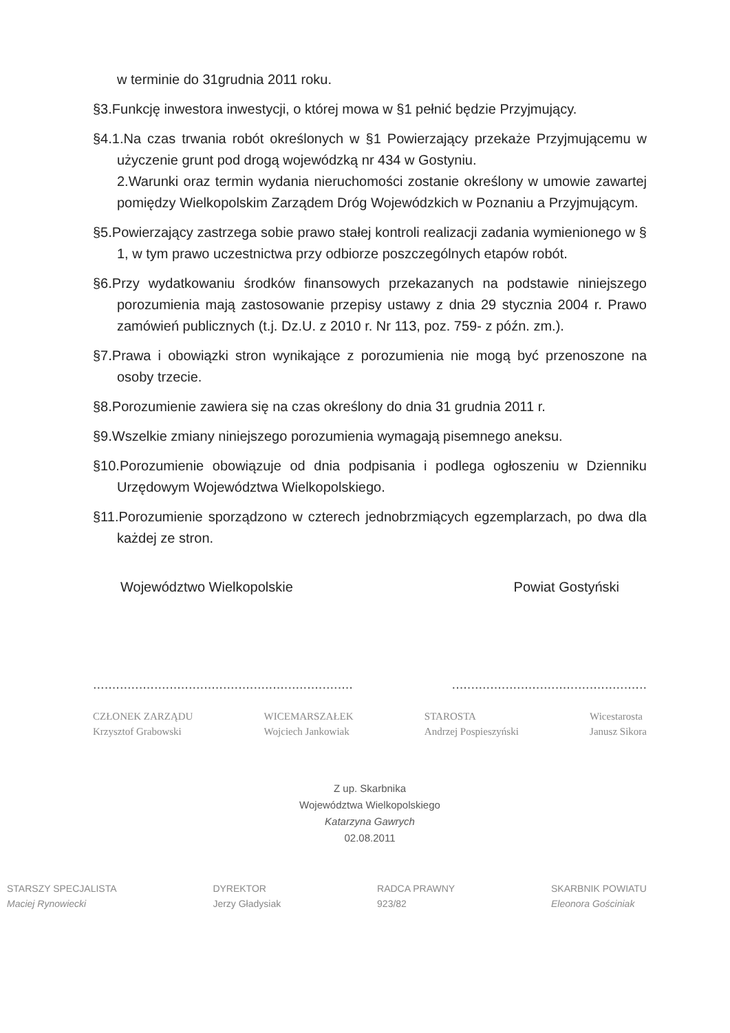w terminie do 31grudnia 2011 roku.
§3.Funkcję inwestora inwestycji, o której mowa w §1 pełnić będzie Przyjmujący.
§4.1.Na czas trwania robót określonych w §1 Powierzający przekaże Przyjmującemu w użyczenie grunt pod drogą wojewódzką nr 434 w Gostyniu.
2.Warunki oraz termin wydania nieruchomości zostanie określony w umowie zawartej pomiędzy Wielkopolskim Zarządem Dróg Wojewódzkich w Poznaniu a Przyjmującym.
§5.Powierzający zastrzega sobie prawo stałej kontroli realizacji zadania wymienionego w § 1, w tym prawo uczestnictwa przy odbiorze poszczególnych etapów robót.
§6.Przy wydatkowaniu środków finansowych przekazanych na podstawie niniejszego porozumienia mają zastosowanie przepisy ustawy z dnia 29 stycznia 2004 r. Prawo zamówień publicznych (t.j. Dz.U. z 2010 r. Nr 113, poz. 759- z późn. zm.).
§7.Prawa i obowiązki stron wynikające z porozumienia nie mogą być przenoszone na osoby trzecie.
§8.Porozumienie zawiera się na czas określony do dnia 31 grudnia 2011 r.
§9.Wszelkie zmiany niniejszego porozumienia wymagają pisemnego aneksu.
§10.Porozumienie obowiązuje od dnia podpisania i podlega ogłoszeniu w Dzienniku Urzędowym Województwa Wielkopolskiego.
§11.Porozumienie sporządzono w czterech jednobrzmiących egzemplarzach, po dwa dla każdej ze stron.
Województwo Wielkopolskie Powiat Gostyński
.......................................................................................................................
CZŁONEK ZARZĄDU
Krzysztof Grabowski WICEMARSZAŁEK
Wojciech Jankowiak STAROSTA
Andrzej Pospieszyński Wicestarosta
Janusz Sikora
Z up. Skarbnika
Województwa Wielkopolskiego
Katarzyna Gawrych
02.08.2011
STARSZY SPECJALISTA
Maciej Rynowiecki DYREKTOR
Jerzy Gładysiak RADCA PRAWNY
923/82 SKARBNIK POWIATU
Eleonora Gościniak